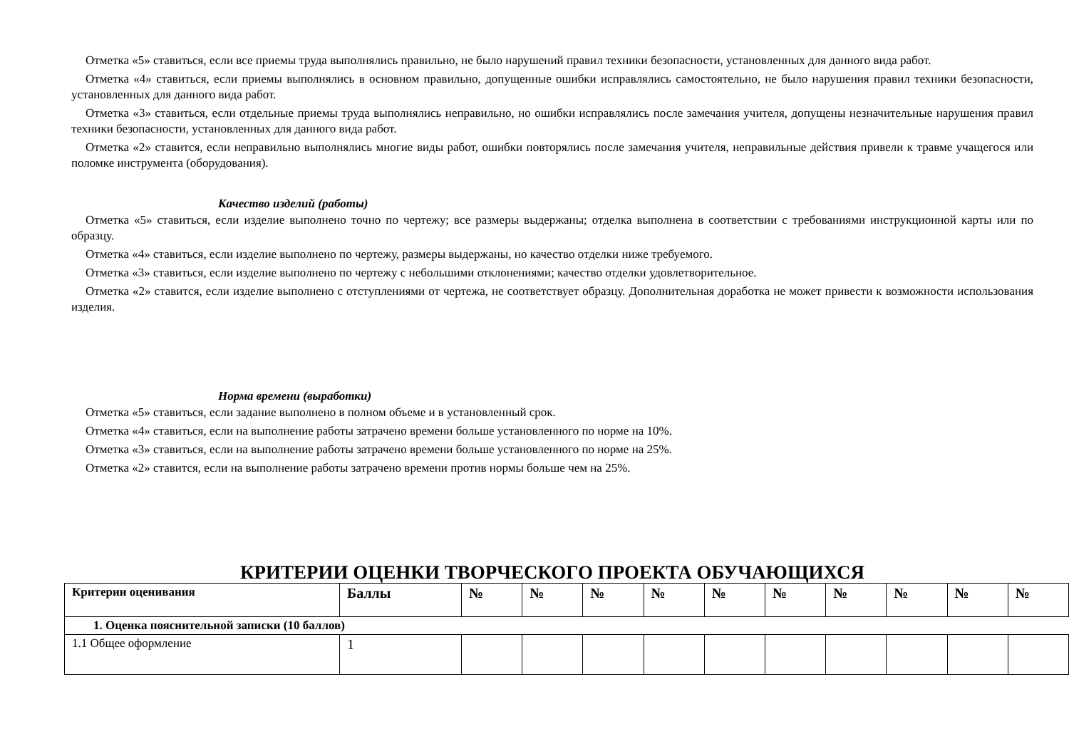Отметка «5» ставиться, если все приемы труда выполнялись правильно, не было нарушений правил техники безопасности, установленных для данного вида работ.
Отметка «4» ставиться, если приемы выполнялись в основном правильно, допущенные ошибки исправлялись самостоятельно, не было нарушения правил техники безопасности, установленных для данного вида работ.
Отметка «3» ставиться, если отдельные приемы труда выполнялись неправильно, но ошибки исправлялись после замечания учителя, допущены незначительные нарушения правил техники безопасности, установленных для данного вида работ.
Отметка «2» ставится, если неправильно выполнялись многие виды работ, ошибки повторялись после замечания учителя, неправильные действия привели к травме учащегося или поломке инструмента (оборудования).
Качество изделий (работы)
Отметка «5» ставиться, если изделие выполнено точно по чертежу; все размеры выдержаны; отделка выполнена в соответствии с требованиями инструкционной карты или по образцу.
Отметка «4» ставиться, если изделие выполнено по чертежу, размеры выдержаны, но качество отделки ниже требуемого.
Отметка «3» ставиться, если изделие выполнено по чертежу с небольшими отклонениями; качество отделки удовлетворительное.
Отметка «2» ставится, если изделие выполнено с отступлениями от чертежа, не соответствует образцу. Дополнительная доработка не может привести к возможности использования изделия.
Норма времени (выработки)
Отметка «5» ставиться, если задание выполнено в полном объеме и в установленный срок.
Отметка «4» ставиться, если на выполнение работы затрачено времени больше установленного по норме на 10%.
Отметка «3» ставиться, если на выполнение работы затрачено времени больше установленного по норме на 25%.
Отметка «2» ставится, если на выполнение работы затрачено времени против нормы больше чем на 25%.
КРИТЕРИИ ОЦЕНКИ ТВОРЧЕСКОГО ПРОЕКТА ОБУЧАЮЩИХСЯ
| Критерии оценивания | Баллы | № | № | № | № | № | № | № | № | № | № |
| --- | --- | --- | --- | --- | --- | --- | --- | --- | --- | --- | --- |
| 1. Оценка пояснительной записки (10 баллов) | | | | | | | | | | | |
| 1.1 Общее оформление | 1 | | | | | | | | | | |